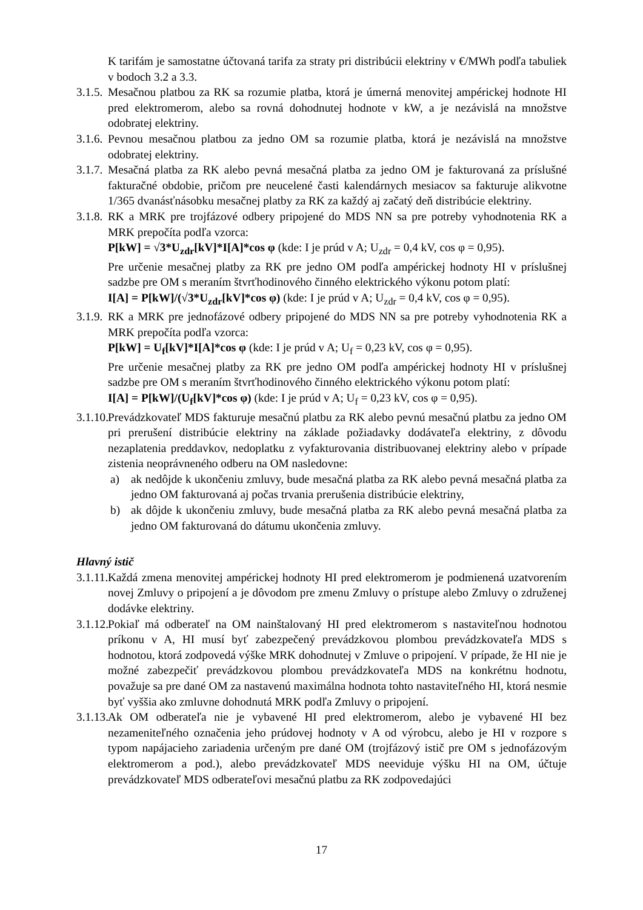K tarifám je samostatne účtovaná tarifa za straty pri distribúcii elektriny v €/MWh podľa tabuliek v bodoch 3.2 a 3.3.
3.1.5.
Mesačnou platbou za RK sa rozumie platba, ktorá je úmerná menovitej ampérickej hodnote HI pred elektromerom, alebo sa rovná dohodnutej hodnote v kW, a je nezávislá na množstve odobratej elektriny.
3.1.6.
Pevnou mesačnou platbou za jedno OM sa rozumie platba, ktorá je nezávislá na množstve odobratej elektriny.
3.1.7.
Mesačná platba za RK alebo pevná mesačná platba za jedno OM je fakturovaná za príslušné fakturačné obdobie, pričom pre neucelené časti kalendárnych mesiacov sa fakturuje alikvotne 1/365 dvanásťnásobku mesačnej platby za RK za každý aj začatý deň distribúcie elektriny.
3.1.8.
RK a MRK pre trojfázové odbery pripojené do MDS NN sa pre potreby vyhodnotenia RK a MRK prepočíta podľa vzorca:
P[kW] = √3*U<sub>zdr</sub>[kV]*I[A]*cos φ (kde: I je prúd v A; U<sub>zdr</sub> = 0,4 kV, cos φ = 0,95).
Pre určenie mesačnej platby za RK pre jedno OM podľa ampérickej hodnoty HI v príslušnej sadzbe pre OM s meraním štvrťhodinového činného elektrického výkonu potom platí:
I[A] = P[kW]/(√3*U<sub>zdr</sub>[kV]*cos φ) (kde: I je prúd v A; U<sub>zdr</sub> = 0,4 kV, cos φ = 0,95).
3.1.9.
RK a MRK pre jednofázové odbery pripojené do MDS NN sa pre potreby vyhodnotenia RK a MRK prepočíta podľa vzorca:
P[kW] = U<sub>f</sub>[kV]*I[A]*cos φ (kde: I je prúd v A; U<sub>f</sub> = 0,23 kV, cos φ = 0,95).
Pre určenie mesačnej platby za RK pre jedno OM podľa ampérickej hodnoty HI v príslušnej sadzbe pre OM s meraním štvrťhodinového činného elektrického výkonu potom platí:
I[A] = P[kW]/(U<sub>f</sub>[kV]*cos φ) (kde: I je prúd v A; U<sub>f</sub> = 0,23 kV, cos φ = 0,95).
3.1.10.
Prevádzkovateľ MDS fakturuje mesačnú platbu za RK alebo pevnú mesačnú platbu za jedno OM pri prerušení distribúcie elektriny na základe požiadavky dodávateľa elektriny, z dôvodu nezaplatenia preddavkov, nedoplatku z vyfakturovania distribuovanej elektriny alebo v prípade zistenia neoprávneného odberu na OM nasledovne:
a) ak nedôjde k ukončeniu zmluvy, bude mesačná platba za RK alebo pevná mesačná platba za jedno OM fakturovaná aj počas trvania prerušenia distribúcie elektriny,
b) ak dôjde k ukončeniu zmluvy, bude mesačná platba za RK alebo pevná mesačná platba za jedno OM fakturovaná do dátumu ukončenia zmluvy.
Hlavný istič
3.1.11.
Každá zmena menovitej ampérickej hodnoty HI pred elektromerom je podmienená uzatvorením novej Zmluvy o pripojení a je dôvodom pre zmenu Zmluvy o prístupe alebo Zmluvy o združenej dodávke elektriny.
3.1.12.
Pokiaľ má odberateľ na OM nainštalovaný HI pred elektromerom s nastaviteľnou hodnotou príkonu v A, HI musí byť zabezpečený prevádzkovou plombou prevádzkovateľa MDS s hodnotou, ktorá zodpovedá výške MRK dohodnutej v Zmluve o pripojení. V prípade, že HI nie je možné zabezpečiť prevádzkovou plombou prevádzkovateľa MDS na konkrétnu hodnotu, považuje sa pre dané OM za nastavenú maximálna hodnota tohto nastaviteľného HI, ktorá nesmie byť vyššia ako zmluvne dohodnutá MRK podľa Zmluvy o pripojení.
3.1.13.
Ak OM odberateľa nie je vybavené HI pred elektromerom, alebo je vybavené HI bez nezameniteľného označenia jeho prúdovej hodnoty v A od výrobcu, alebo je HI v rozpore s typom napájacieho zariadenia určeným pre dané OM (trojfázový istič pre OM s jednofázovým elektromerom a pod.), alebo prevádzkovateľ MDS neeviduje výšku HI na OM, účtuje prevádzkovateľ MDS odberateľovi mesačnú platbu za RK zodpovedajúci
17